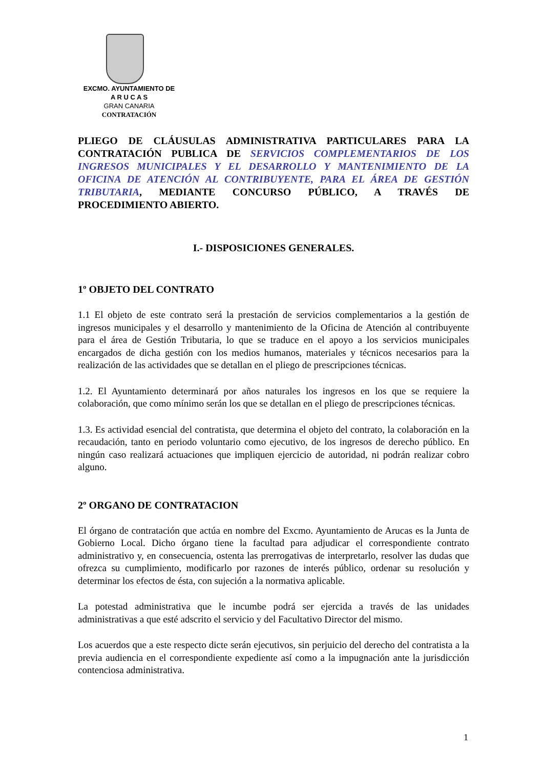EXCMO. AYUNTAMIENTO DE
A R U C A S
GRAN CANARIA
CONTRATACIÓN
PLIEGO DE CLÁUSULAS ADMINISTRATIVA PARTICULARES PARA LA CONTRATACIÓN PUBLICA DE SERVICIOS COMPLEMENTARIOS DE LOS INGRESOS MUNICIPALES Y EL DESARROLLO Y MANTENIMIENTO DE LA OFICINA DE ATENCIÓN AL CONTRIBUYENTE, PARA EL ÁREA DE GESTIÓN TRIBUTARIA, MEDIANTE CONCURSO PÚBLICO, A TRAVÉS DE PROCEDIMIENTO ABIERTO.
I.- DISPOSICIONES GENERALES.
1º OBJETO DEL CONTRATO
1.1 El objeto de este contrato será la prestación de servicios complementarios a la gestión de ingresos municipales y el desarrollo y mantenimiento de la Oficina de Atención al contribuyente para el área de Gestión Tributaria, lo que se traduce en el apoyo a los servicios municipales encargados de dicha gestión con los medios humanos, materiales y técnicos necesarios para la realización de las actividades que se detallan en el pliego de prescripciones técnicas.
1.2. El Ayuntamiento determinará por años naturales los ingresos en los que se requiere la colaboración, que como mínimo serán los que se detallan en el pliego de prescripciones técnicas.
1.3. Es actividad esencial del contratista, que determina el objeto del contrato, la colaboración en la recaudación, tanto en periodo voluntario como ejecutivo, de los ingresos de derecho público. En ningún caso realizará actuaciones que impliquen ejercicio de autoridad, ni podrán realizar cobro alguno.
2º ORGANO DE CONTRATACION
El órgano de contratación que actúa en nombre del Excmo. Ayuntamiento de Arucas es la Junta de Gobierno Local. Dicho órgano tiene la facultad para adjudicar el correspondiente contrato administrativo y, en consecuencia, ostenta las prerrogativas de interpretarlo, resolver las dudas que ofrezca su cumplimiento, modificarlo por razones de interés público, ordenar su resolución y determinar los efectos de ésta, con sujeción a la normativa aplicable.
La potestad administrativa que le incumbe podrá ser ejercida a través de las unidades administrativas a que esté adscrito el servicio y del Facultativo Director del mismo.
Los acuerdos que a este respecto dicte serán ejecutivos, sin perjuicio del derecho del contratista a la previa audiencia en el correspondiente expediente así como a la impugnación ante la jurisdicción contenciosa administrativa.
1